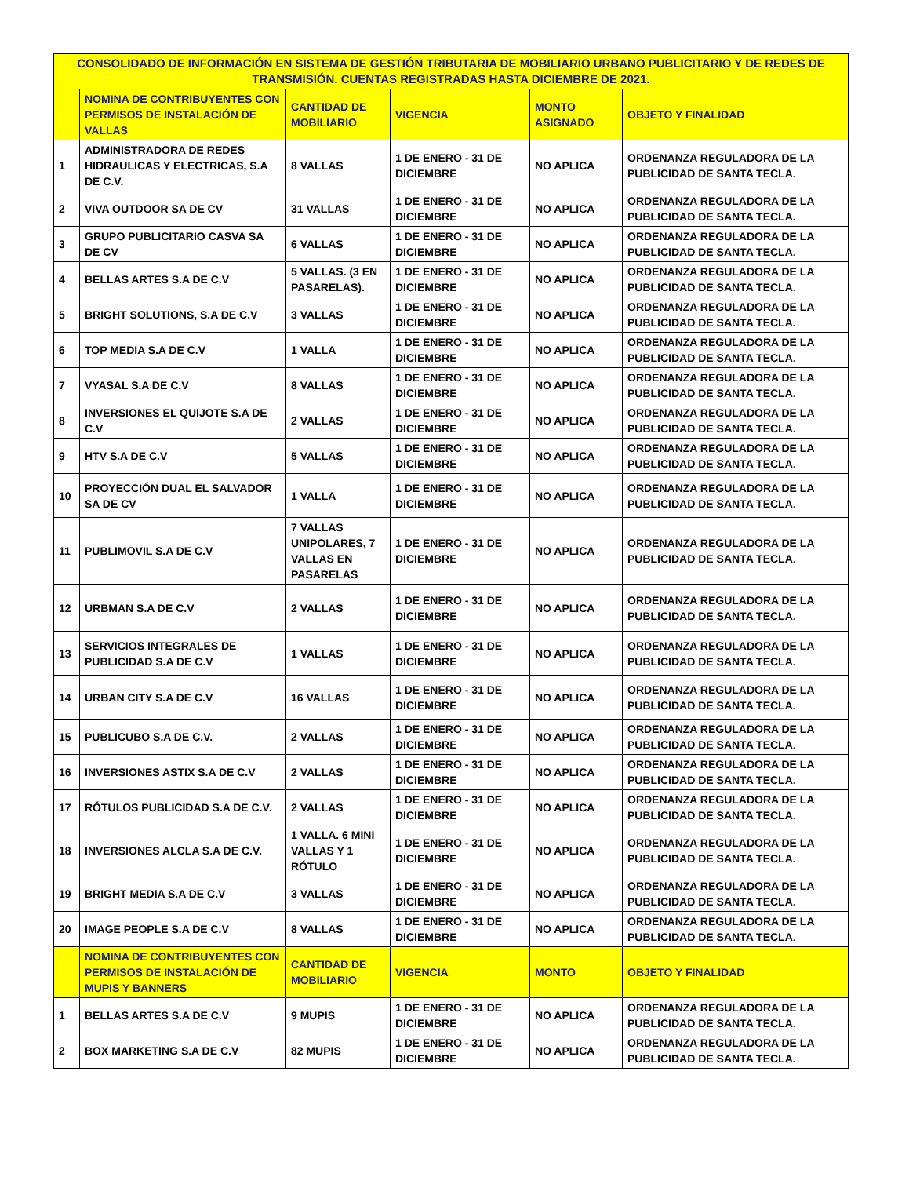| CONSOLIDADO DE INFORMACIÓN EN SISTEMA DE GESTIÓN TRIBUTARIA DE MOBILIARIO URBANO PUBLICITARIO Y DE REDES DE TRANSMISIÓN. CUENTAS REGISTRADAS HASTA DICIEMBRE DE 2021. | | | | | |
| --- | --- | --- | --- | --- | --- |
| | NOMINA DE CONTRIBUYENTES CON PERMISOS DE INSTALACIÓN DE VALLAS | CANTIDAD DE MOBILIARIO | VIGENCIA | MONTO ASIGNADO | OBJETO Y FINALIDAD |
| 1 | ADMINISTRADORA DE REDES HIDRAULICAS Y ELECTRICAS, S.A DE C.V. | 8 VALLAS | 1 DE ENERO - 31 DE DICIEMBRE | NO APLICA | ORDENANZA REGULADORA DE LA PUBLICIDAD DE SANTA TECLA. |
| 2 | VIVA OUTDOOR SA DE CV | 31 VALLAS | 1 DE ENERO - 31 DE DICIEMBRE | NO APLICA | ORDENANZA REGULADORA DE LA PUBLICIDAD DE SANTA TECLA. |
| 3 | GRUPO PUBLICITARIO CASVA SA DE CV | 6 VALLAS | 1 DE ENERO - 31 DE DICIEMBRE | NO APLICA | ORDENANZA REGULADORA DE LA PUBLICIDAD DE SANTA TECLA. |
| 4 | BELLAS ARTES S.A DE C.V | 5 VALLAS. (3 EN PASARELAS). | 1 DE ENERO - 31 DE DICIEMBRE | NO APLICA | ORDENANZA REGULADORA DE LA PUBLICIDAD DE SANTA TECLA. |
| 5 | BRIGHT SOLUTIONS, S.A DE C.V | 3 VALLAS | 1 DE ENERO - 31 DE DICIEMBRE | NO APLICA | ORDENANZA REGULADORA DE LA PUBLICIDAD DE SANTA TECLA. |
| 6 | TOP MEDIA S.A DE C.V | 1 VALLA | 1 DE ENERO - 31 DE DICIEMBRE | NO APLICA | ORDENANZA REGULADORA DE LA PUBLICIDAD DE SANTA TECLA. |
| 7 | VYASAL S.A DE C.V | 8 VALLAS | 1 DE ENERO - 31 DE DICIEMBRE | NO APLICA | ORDENANZA REGULADORA DE LA PUBLICIDAD DE SANTA TECLA. |
| 8 | INVERSIONES EL QUIJOTE S.A DE C.V | 2 VALLAS | 1 DE ENERO - 31 DE DICIEMBRE | NO APLICA | ORDENANZA REGULADORA DE LA PUBLICIDAD DE SANTA TECLA. |
| 9 | HTV S.A DE C.V | 5 VALLAS | 1 DE ENERO - 31 DE DICIEMBRE | NO APLICA | ORDENANZA REGULADORA DE LA PUBLICIDAD DE SANTA TECLA. |
| 10 | PROYECCIÓN DUAL EL SALVADOR SA DE CV | 1 VALLA | 1 DE ENERO - 31 DE DICIEMBRE | NO APLICA | ORDENANZA REGULADORA DE LA PUBLICIDAD DE SANTA TECLA. |
| 11 | PUBLIMOVIL S.A DE C.V | 7 VALLAS UNIPOLARES, 7 VALLAS EN PASARELAS | 1 DE ENERO - 31 DE DICIEMBRE | NO APLICA | ORDENANZA REGULADORA DE LA PUBLICIDAD DE SANTA TECLA. |
| 12 | URBMAN S.A DE C.V | 2 VALLAS | 1 DE ENERO - 31 DE DICIEMBRE | NO APLICA | ORDENANZA REGULADORA DE LA PUBLICIDAD DE SANTA TECLA. |
| 13 | SERVICIOS INTEGRALES DE PUBLICIDAD S.A DE C.V | 1 VALLAS | 1 DE ENERO - 31 DE DICIEMBRE | NO APLICA | ORDENANZA REGULADORA DE LA PUBLICIDAD DE SANTA TECLA. |
| 14 | URBAN CITY S.A DE C.V | 16 VALLAS | 1 DE ENERO - 31 DE DICIEMBRE | NO APLICA | ORDENANZA REGULADORA DE LA PUBLICIDAD DE SANTA TECLA. |
| 15 | PUBLICUBO S.A DE C.V. | 2 VALLAS | 1 DE ENERO - 31 DE DICIEMBRE | NO APLICA | ORDENANZA REGULADORA DE LA PUBLICIDAD DE SANTA TECLA. |
| 16 | INVERSIONES ASTIX S.A DE C.V | 2 VALLAS | 1 DE ENERO - 31 DE DICIEMBRE | NO APLICA | ORDENANZA REGULADORA DE LA PUBLICIDAD DE SANTA TECLA. |
| 17 | RÓTULOS PUBLICIDAD S.A DE C.V. | 2 VALLAS | 1 DE ENERO - 31 DE DICIEMBRE | NO APLICA | ORDENANZA REGULADORA DE LA PUBLICIDAD DE SANTA TECLA. |
| 18 | INVERSIONES ALCLA S.A DE C.V. | 1 VALLA. 6 MINI VALLAS Y 1 RÓTULO | 1 DE ENERO - 31 DE DICIEMBRE | NO APLICA | ORDENANZA REGULADORA DE LA PUBLICIDAD DE SANTA TECLA. |
| 19 | BRIGHT MEDIA S.A DE C.V | 3 VALLAS | 1 DE ENERO - 31 DE DICIEMBRE | NO APLICA | ORDENANZA REGULADORA DE LA PUBLICIDAD DE SANTA TECLA. |
| 20 | IMAGE PEOPLE S.A DE C.V | 8 VALLAS | 1 DE ENERO - 31 DE DICIEMBRE | NO APLICA | ORDENANZA REGULADORA DE LA PUBLICIDAD DE SANTA TECLA. |
| | NOMINA DE CONTRIBUYENTES CON PERMISOS DE INSTALACIÓN DE MUPIS Y BANNERS | CANTIDAD DE MOBILIARIO | VIGENCIA | MONTO | OBJETO Y FINALIDAD |
| 1 | BELLAS ARTES S.A DE C.V | 9 MUPIS | 1 DE ENERO - 31 DE DICIEMBRE | NO APLICA | ORDENANZA REGULADORA DE LA PUBLICIDAD DE SANTA TECLA. |
| 2 | BOX MARKETING S.A DE C.V | 82 MUPIS | 1 DE ENERO - 31 DE DICIEMBRE | NO APLICA | ORDENANZA REGULADORA DE LA PUBLICIDAD DE SANTA TECLA. |